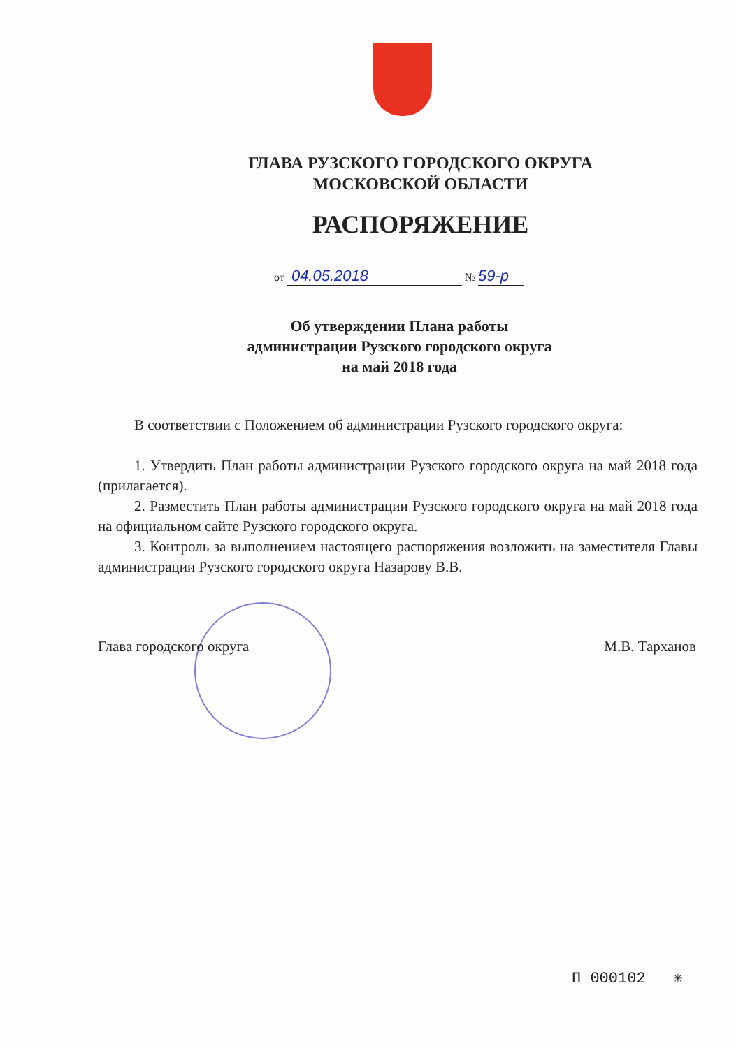ГЛАВА РУЗСКОГО ГОРОДСКОГО ОКРУГА
МОСКОВСКОЙ ОБЛАСТИ
РАСПОРЯЖЕНИЕ
от 04.05.2018 № 59-р
Об утверждении Плана работы
администрации Рузского городского округа
на май 2018 года
В соответствии с Положением об администрации Рузского городского округа:
1. Утвердить План работы администрации Рузского городского округа на май 2018 года (прилагается).
2. Разместить План работы администрации Рузского городского округа на май 2018 года на официальном сайте Рузского городского округа.
3. Контроль за выполнением настоящего распоряжения возложить на заместителя Главы администрации Рузского городского округа Назарову В.В.
Глава городского округа М.В. Тарханов
П 000102 ✳